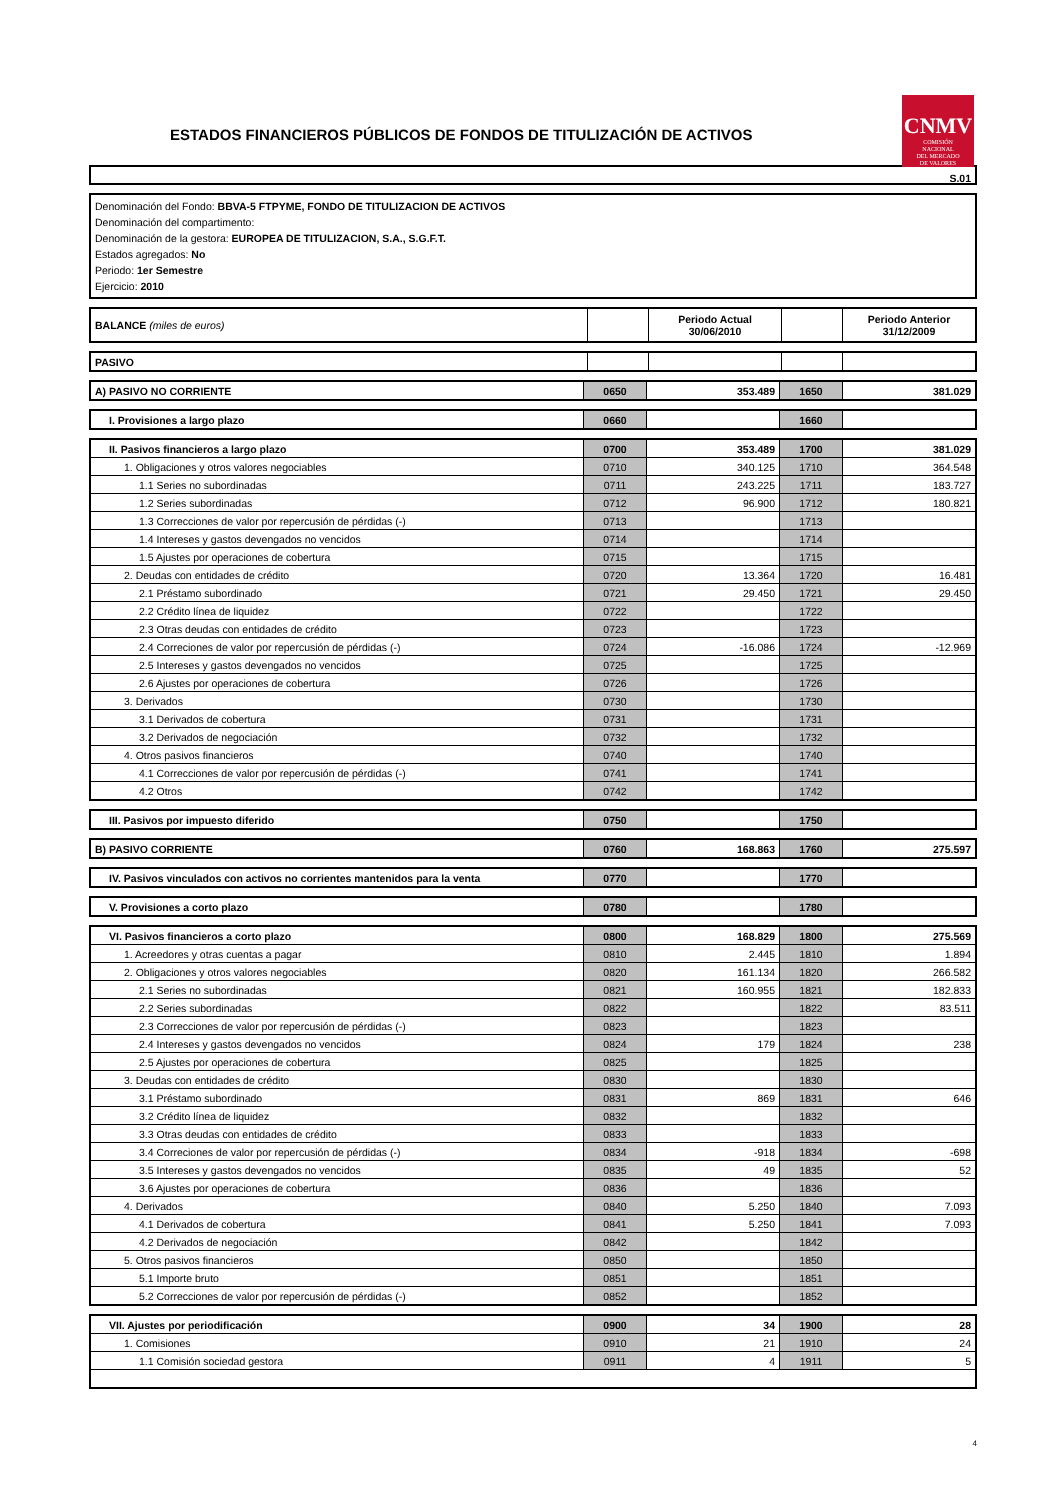ESTADOS FINANCIEROS PÚBLICOS DE FONDOS DE TITULIZACIÓN DE ACTIVOS
CNMV
COMISIÓN
NACIONAL
DEL MERCADO
DE VALORES
S.01
Denominación del Fondo: BBVA-5 FTPYME, FONDO DE TITULIZACION DE ACTIVOS
Denominación del compartimento:
Denominación de la gestora: EUROPEA DE TITULIZACION, S.A., S.G.F.T.
Estados agregados: No
Periodo: 1er Semestre
Ejercicio: 2010
| BALANCE (miles de euros) | | Periodo Actual 30/06/2010 | | Periodo Anterior 31/12/2009 |
| PASIVO | | | | |
| A) PASIVO NO CORRIENTE | 0650 | 353.489 | 1650 | 381.029 |
| I. Provisiones a largo plazo | 0660 | | 1660 | |
| II. Pasivos financieros a largo plazo | 0700 | 353.489 | 1700 | 381.029 |
| 1. Obligaciones y otros valores negociables | 0710 | 340.125 | 1710 | 364.548 |
| 1.1 Series no subordinadas | 0711 | 243.225 | 1711 | 183.727 |
| 1.2 Series subordinadas | 0712 | 96.900 | 1712 | 180.821 |
| 1.3 Correcciones de valor por repercusión de pérdidas (-) | 0713 | | 1713 | |
| 1.4 Intereses y gastos devengados no vencidos | 0714 | | 1714 | |
| 1.5 Ajustes por operaciones de cobertura | 0715 | | 1715 | |
| 2. Deudas con entidades de crédito | 0720 | 13.364 | 1720 | 16.481 |
| 2.1 Préstamo subordinado | 0721 | 29.450 | 1721 | 29.450 |
| 2.2 Crédito línea de liquidez | 0722 | | 1722 | |
| 2.3 Otras deudas con entidades de crédito | 0723 | | 1723 | |
| 2.4 Correciones de valor por repercusión de pérdidas (-) | 0724 | -16.086 | 1724 | -12.969 |
| 2.5 Intereses y gastos devengados no vencidos | 0725 | | 1725 | |
| 2.6 Ajustes por operaciones de cobertura | 0726 | | 1726 | |
| 3. Derivados | 0730 | | 1730 | |
| 3.1 Derivados de cobertura | 0731 | | 1731 | |
| 3.2 Derivados de negociación | 0732 | | 1732 | |
| 4. Otros pasivos financieros | 0740 | | 1740 | |
| 4.1 Correcciones de valor por repercusión de pérdidas (-) | 0741 | | 1741 | |
| 4.2 Otros | 0742 | | 1742 | |
| III. Pasivos por impuesto diferido | 0750 | | 1750 | |
| B) PASIVO CORRIENTE | 0760 | 168.863 | 1760 | 275.597 |
| IV. Pasivos vinculados con activos no corrientes mantenidos para la venta | 0770 | | 1770 | |
| V. Provisiones a corto plazo | 0780 | | 1780 | |
| VI. Pasivos financieros a corto plazo | 0800 | 168.829 | 1800 | 275.569 |
| 1. Acreedores y otras cuentas a pagar | 0810 | 2.445 | 1810 | 1.894 |
| 2. Obligaciones y otros valores negociables | 0820 | 161.134 | 1820 | 266.582 |
| 2.1 Series no subordinadas | 0821 | 160.955 | 1821 | 182.833 |
| 2.2 Series subordinadas | 0822 | | 1822 | 83.511 |
| 2.3 Correcciones de valor por repercusión de pérdidas (-) | 0823 | | 1823 | |
| 2.4 Intereses y gastos devengados no vencidos | 0824 | 179 | 1824 | 238 |
| 2.5 Ajustes por operaciones de cobertura | 0825 | | 1825 | |
| 3. Deudas con entidades de crédito | 0830 | | 1830 | |
| 3.1 Préstamo subordinado | 0831 | 869 | 1831 | 646 |
| 3.2 Crédito línea de liquidez | 0832 | | 1832 | |
| 3.3 Otras deudas con entidades de crédito | 0833 | | 1833 | |
| 3.4 Correciones de valor por repercusión de pérdidas (-) | 0834 | -918 | 1834 | -698 |
| 3.5 Intereses y gastos devengados no vencidos | 0835 | 49 | 1835 | 52 |
| 3.6 Ajustes por operaciones de cobertura | 0836 | | 1836 | |
| 4. Derivados | 0840 | 5.250 | 1840 | 7.093 |
| 4.1 Derivados de cobertura | 0841 | 5.250 | 1841 | 7.093 |
| 4.2 Derivados de negociación | 0842 | | 1842 | |
| 5. Otros pasivos financieros | 0850 | | 1850 | |
| 5.1 Importe bruto | 0851 | | 1851 | |
| 5.2 Correcciones de valor por repercusión de pérdidas (-) | 0852 | | 1852 | |
| VII. Ajustes por periodificación | 0900 | 34 | 1900 | 28 |
| 1. Comisiones | 0910 | 21 | 1910 | 24 |
| 1.1 Comisión sociedad gestora | 0911 | 4 | 1911 | 5 |
4